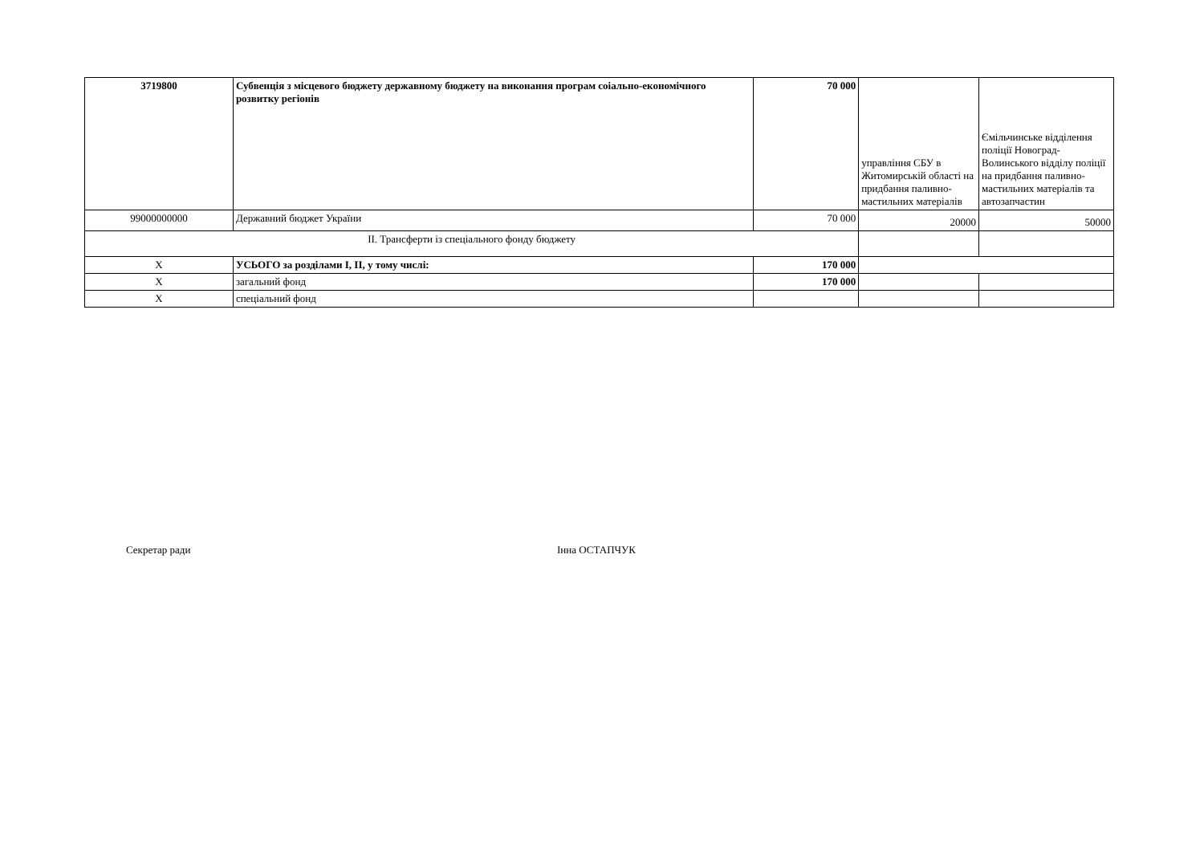| 3719800 | Субвенція з місцевого бюджету державному бюджету на виконання програм соіально-економічного розвитку регіонів | 70 000 | управління СБУ в Житомирській області на придбання паливно-мастильних матеріалів | Ємільчинське відділення поліції Новоград-Волинського відділу поліції на придбання паливно-мастильних матеріалів та автозапчастин |
| 99000000000 | Державний бюджет України | 70 000 | 20000 | 50000 |
| II. Трансферти із спеціального фонду бюджету | | | | |
| Х | УСЬОГО за розділами І, ІІ, у тому числі: | 170 000 | | |
| Х | загальний фонд | 170 000 | | |
| Х | спеціальний фонд | | | |
Секретар ради Інна ОСТАПЧУК